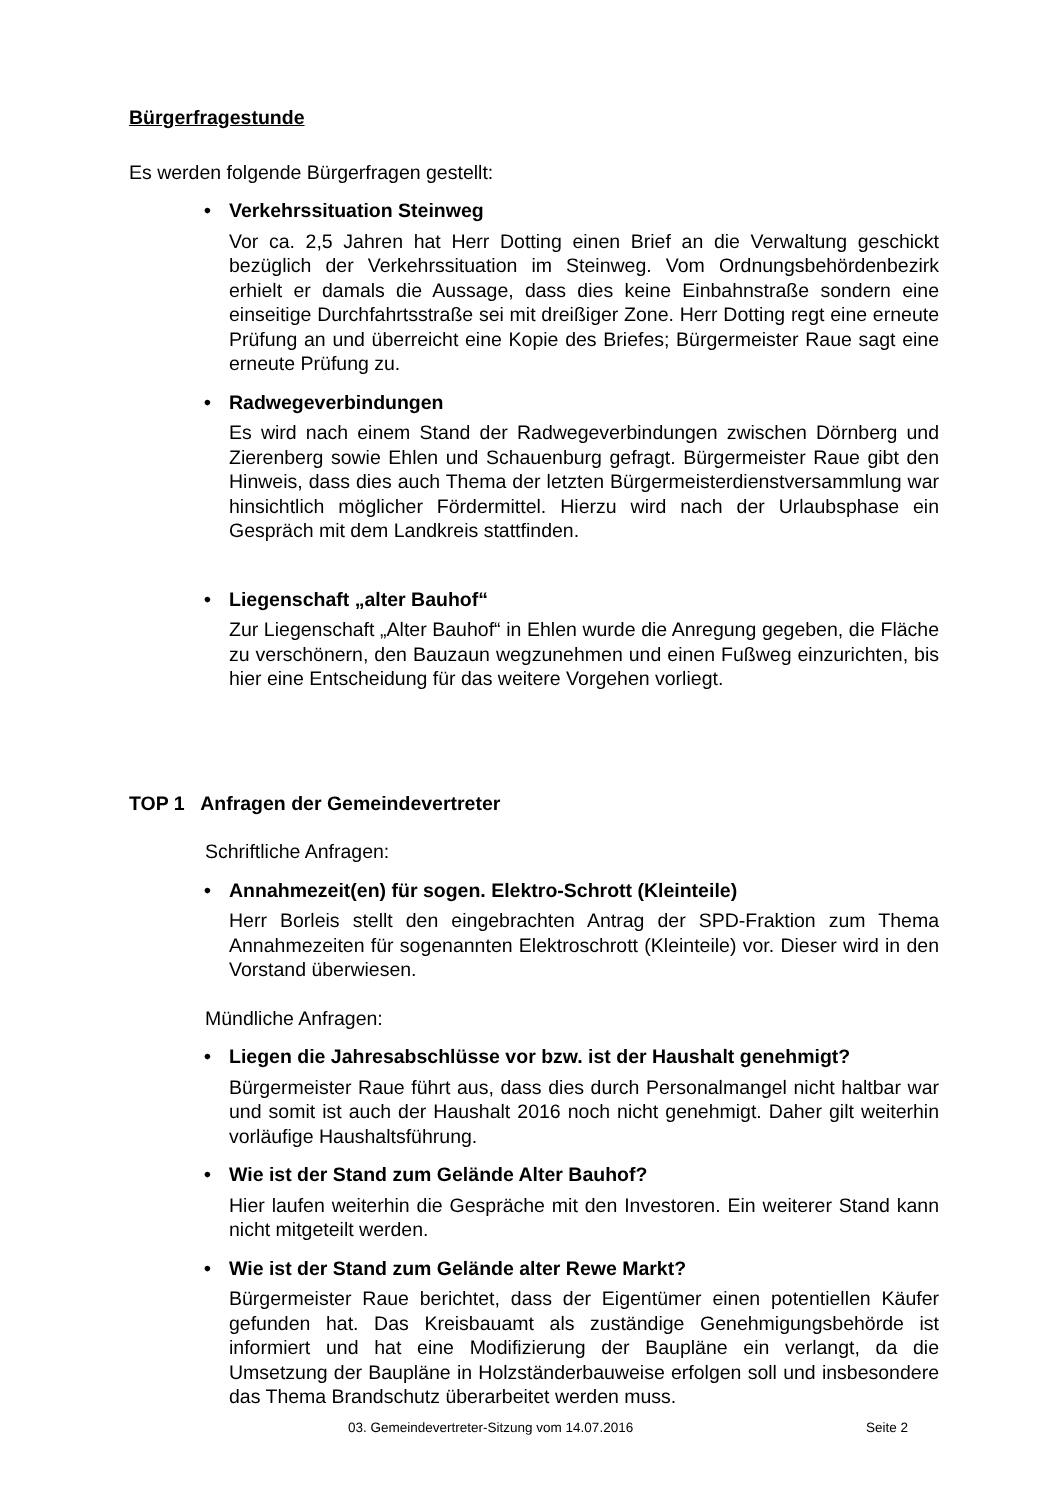Bürgerfragestunde
Es werden folgende Bürgerfragen gestellt:
• Verkehrssituation Steinweg
Vor ca. 2,5 Jahren hat Herr Dotting einen Brief an die Verwaltung geschickt bezüglich der Verkehrssituation im Steinweg. Vom Ordnungsbehördenbezirk erhielt er damals die Aussage, dass dies keine Einbahnstraße sondern eine einseitige Durchfahrtsstraße sei mit dreißiger Zone. Herr Dotting regt eine erneute Prüfung an und überreicht eine Kopie des Briefes; Bürgermeister Raue sagt eine erneute Prüfung zu.
• Radwegeverbindungen
Es wird nach einem Stand der Radwegeverbindungen zwischen Dörnberg und Zierenberg sowie Ehlen und Schauenburg gefragt. Bürgermeister Raue gibt den Hinweis, dass dies auch Thema der letzten Bürgermeisterdienstversammlung war hinsichtlich möglicher Fördermittel. Hierzu wird nach der Urlaubsphase ein Gespräch mit dem Landkreis stattfinden.
• Liegenschaft „alter Bauhof“
Zur Liegenschaft „Alter Bauhof“ in Ehlen wurde die Anregung gegeben, die Fläche zu verschönern, den Bauzaun wegzunehmen und einen Fußweg einzurichten, bis hier eine Entscheidung für das weitere Vorgehen vorliegt.
TOP 1 Anfragen der Gemeindevertreter
Schriftliche Anfragen:
• Annahmezeit(en) für sogen. Elektro-Schrott (Kleinteile)
Herr Borleis stellt den eingebrachten Antrag der SPD-Fraktion zum Thema Annahmezeiten für sogenannten Elektroschrott (Kleinteile) vor. Dieser wird in den Vorstand überwiesen.
Mündliche Anfragen:
• Liegen die Jahresabschlüsse vor bzw. ist der Haushalt genehmigt?
Bürgermeister Raue führt aus, dass dies durch Personalmangel nicht haltbar war und somit ist auch der Haushalt 2016 noch nicht genehmigt. Daher gilt weiterhin vorläufige Haushaltsführung.
• Wie ist der Stand zum Gelände Alter Bauhof?
Hier laufen weiterhin die Gespräche mit den Investoren. Ein weiterer Stand kann nicht mitgeteilt werden.
• Wie ist der Stand zum Gelände alter Rewe Markt?
Bürgermeister Raue berichtet, dass der Eigentümer einen potentiellen Käufer gefunden hat. Das Kreisbauamt als zuständige Genehmigungsbehörde ist informiert und hat eine Modifizierung der Baupläne ein verlangt, da die Umsetzung der Baupläne in Holzständerbauweise erfolgen soll und insbesondere das Thema Brandschutz überarbeitet werden muss.
03. Gemeindevertreter-Sitzung vom 14.07.2016 Seite 2